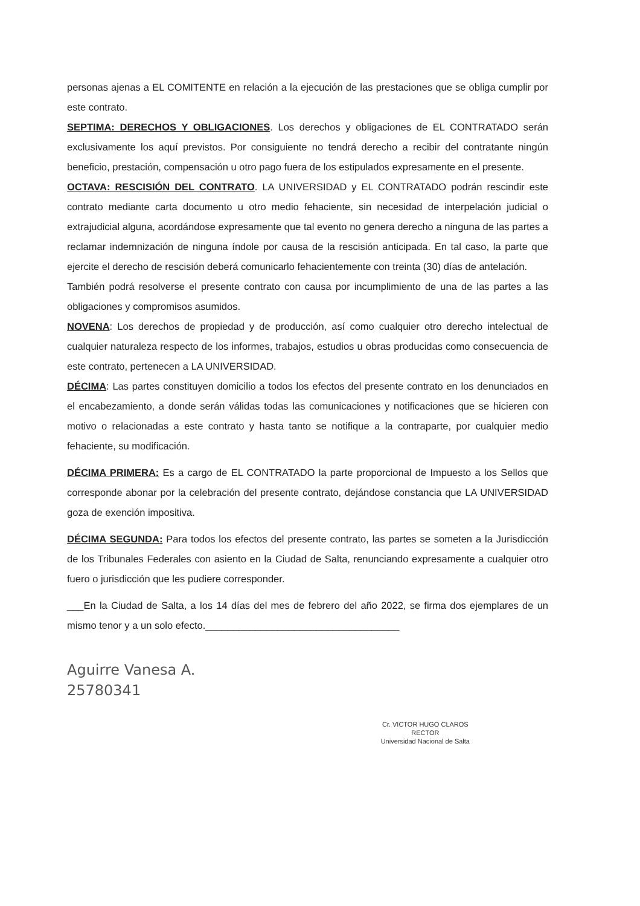personas ajenas a EL COMITENTE en relación a la ejecución de las prestaciones que se obliga cumplir por este contrato.
SEPTIMA: DERECHOS Y OBLIGACIONES. Los derechos y obligaciones de EL CONTRATADO serán exclusivamente los aquí previstos. Por consiguiente no tendrá derecho a recibir del contratante ningún beneficio, prestación, compensación u otro pago fuera de los estipulados expresamente en el presente.
OCTAVA: RESCISIÓN DEL CONTRATO. LA UNIVERSIDAD y EL CONTRATADO podrán rescindir este contrato mediante carta documento u otro medio fehaciente, sin necesidad de interpelación judicial o extrajudicial alguna, acordándose expresamente que tal evento no genera derecho a ninguna de las partes a reclamar indemnización de ninguna índole por causa de la rescisión anticipada. En tal caso, la parte que ejercite el derecho de rescisión deberá comunicarlo fehacientemente con treinta (30) días de antelación.
También podrá resolverse el presente contrato con causa por incumplimiento de una de las partes a las obligaciones y compromisos asumidos.
NOVENA: Los derechos de propiedad y de producción, así como cualquier otro derecho intelectual de cualquier naturaleza respecto de los informes, trabajos, estudios u obras producidas como consecuencia de este contrato, pertenecen a LA UNIVERSIDAD.
DÉCIMA: Las partes constituyen domicilio a todos los efectos del presente contrato en los denunciados en el encabezamiento, a donde serán válidas todas las comunicaciones y notificaciones que se hicieren con motivo o relacionadas a este contrato y hasta tanto se notifique a la contraparte, por cualquier medio fehaciente, su modificación.
DÉCIMA PRIMERA: Es a cargo de EL CONTRATADO la parte proporcional de Impuesto a los Sellos que corresponde abonar por la celebración del presente contrato, dejándose constancia que LA UNIVERSIDAD goza de exención impositiva.
DÉCIMA SEGUNDA: Para todos los efectos del presente contrato, las partes se someten a la Jurisdicción de los Tribunales Federales con asiento en la Ciudad de Salta, renunciando expresamente a cualquier otro fuero o jurisdicción que les pudiere corresponder.
___En la Ciudad de Salta, a los 14 días del mes de febrero del año 2022, se firma dos ejemplares de un mismo tenor y a un solo efecto.___________________________________
Aguirre Vanesa A.
25780341
Cr. VICTOR HUGO CLAROS
RECTOR
Universidad Nacional de Salta